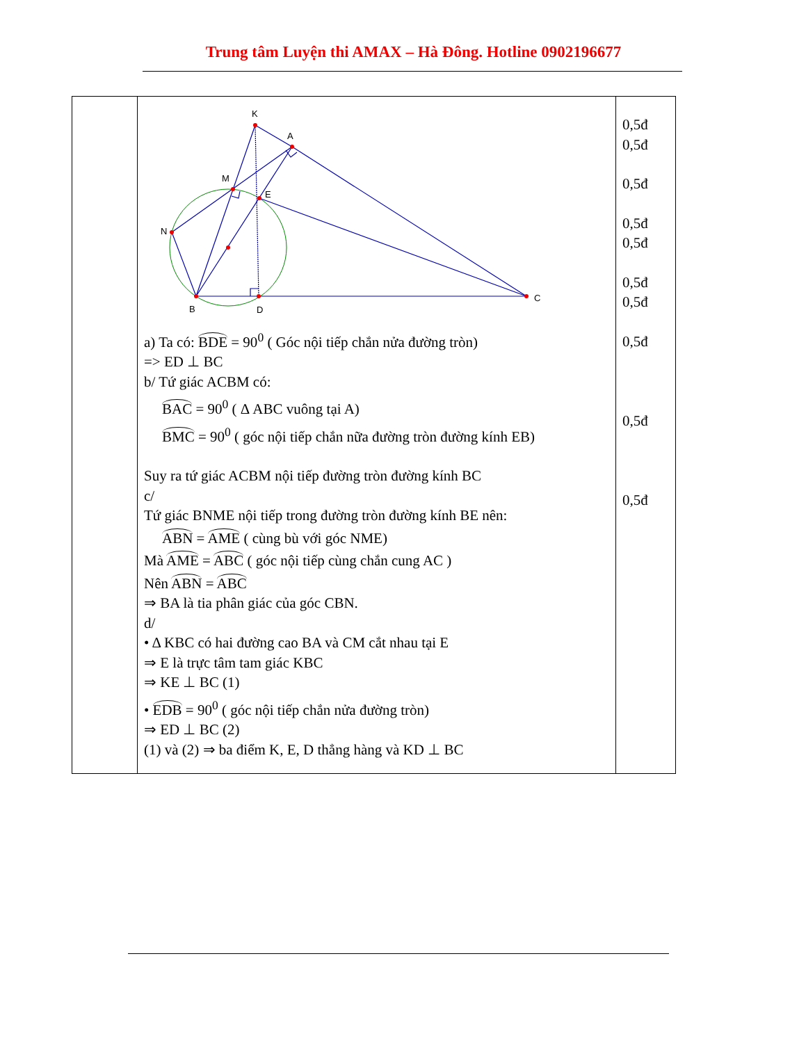Trung tâm Luyện thi AMAX – Hà Đông. Hotline 0902196677
| | K A M E N B D C a) Ta có: BDE = 90<sup>0</sup> ( Góc nội tiếp chắn nửa đường tròn) => ED ⊥ BC b/ Tứ giác ACBM có: BAC = 90<sup>0</sup> ( Δ ABC vuông tại A) BMC = 90<sup>0</sup> ( góc nội tiếp chắn nữa đường tròn đường kính EB) Suy ra tứ giác ACBM nội tiếp đường tròn đường kính BC c/ Tứ giác BNME nội tiếp trong đường tròn đường kính BE nên: ABN = AME ( cùng bù với góc NME) Mà AME = ABC ( góc nội tiếp cùng chắn cung AC ) Nên ABN = ABC ⇒ BA là tia phân giác của góc CBN. d/ • Δ KBC có hai đường cao BA và CM cắt nhau tại E ⇒ E là trực tâm tam giác KBC ⇒ KE ⊥ BC (1) • EDB = 90<sup>0</sup> ( góc nội tiếp chắn nửa đường tròn) ⇒ ED ⊥ BC (2) (1) và (2) ⇒ ba điểm K, E, D thẳng hàng và KD ⊥ BC | 0,5đ 0,5đ 0,5đ 0,5đ 0,5đ 0,5đ 0,5đ 0,5đ 0,5đ 0,5đ |